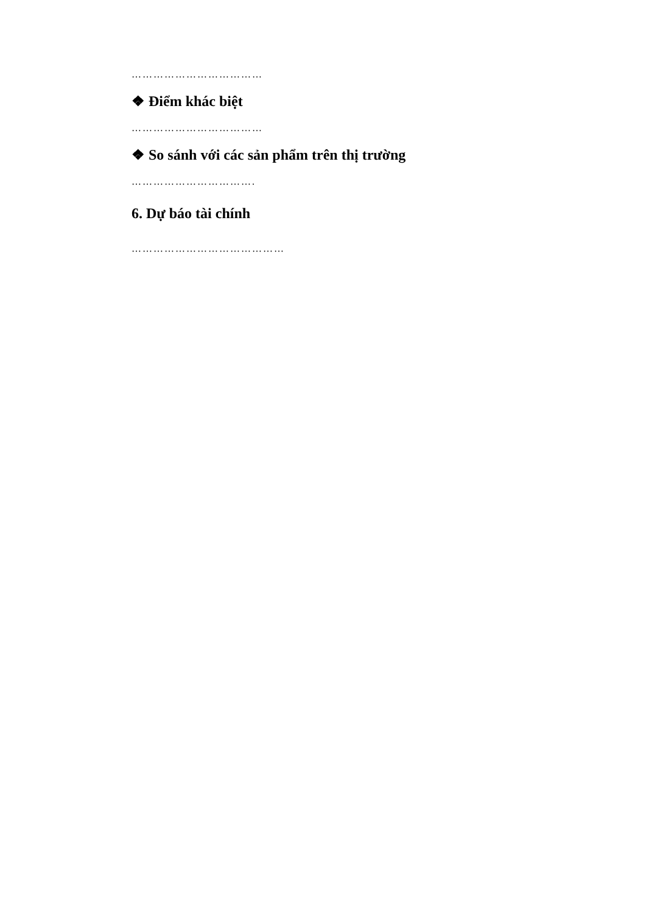………………………………
❖ Điểm khác biệt
………………………………
❖ So sánh với các sản phẩm trên thị trường
…………………………….
6. Dự báo tài chính
……………………………………